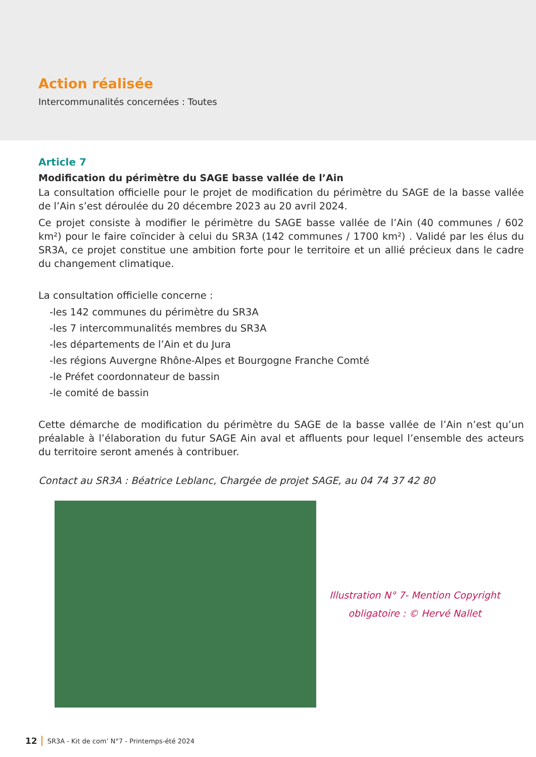Action réalisée
Intercommunalités concernées : Toutes
Article 7
Modification du périmètre du SAGE basse vallée de l’Ain
La consultation officielle pour le projet de modification du périmètre du SAGE de la basse vallée de l’Ain s’est déroulée du 20 décembre 2023 au 20 avril 2024.
Ce projet consiste à modifier le périmètre du SAGE basse vallée de l’Ain (40 communes / 602 km²) pour le faire coïncider à celui du SR3A (142 communes / 1700 km²) . Validé par les élus du SR3A, ce projet constitue une ambition forte pour le territoire et un allié précieux dans le cadre du changement climatique.
La consultation officielle concerne :
-les 142 communes du périmètre du SR3A
-les 7 intercommunalités membres du SR3A
-les départements de l’Ain et du Jura
-les régions Auvergne Rhône-Alpes et Bourgogne Franche Comté
-le Préfet coordonnateur de bassin
-le comité de bassin
Cette démarche de modification du périmètre du SAGE de la basse vallée de l’Ain n’est qu’un préalable à l’élaboration du futur SAGE Ain aval et affluents pour lequel l’ensemble des acteurs du territoire seront amenés à contribuer.
Contact au SR3A : Béatrice Leblanc, Chargée de projet SAGE, au 04 74 37 42 80
Illustration N° 7- Mention Copyright
obligatoire : © Hervé Nallet
12 SR3A - Kit de com’ N°7 - Printemps-été 2024